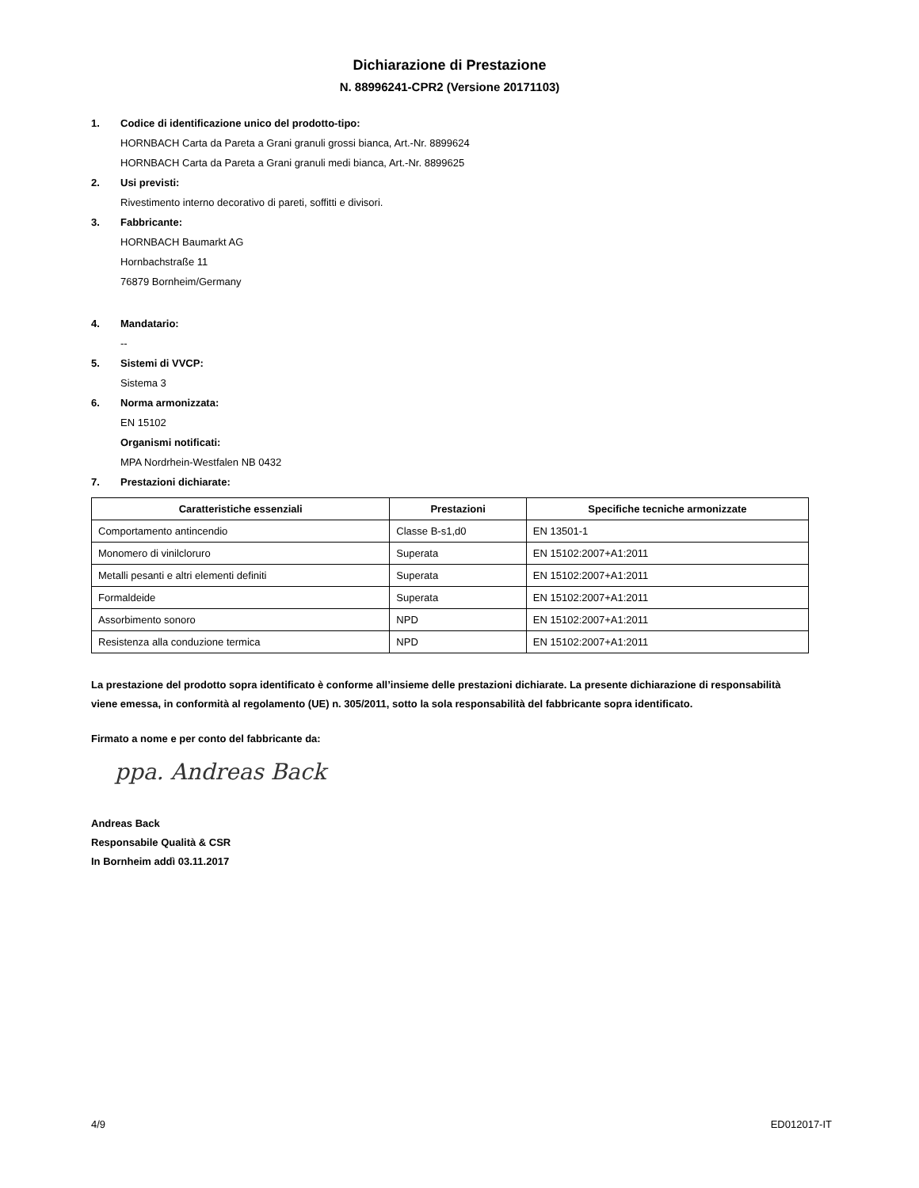Dichiarazione di Prestazione
N. 88996241-CPR2 (Versione 20171103)
1. Codice di identificazione unico del prodotto-tipo:
HORNBACH Carta da Pareta a Grani granuli grossi bianca, Art.-Nr. 8899624
HORNBACH Carta da Pareta a Grani granuli medi bianca, Art.-Nr. 8899625
2. Usi previsti:
Rivestimento interno decorativo di pareti, soffitti e divisori.
3. Fabbricante:
HORNBACH Baumarkt AG
Hornbachstraße 11
76879 Bornheim/Germany
4. Mandatario:
--
5. Sistemi di VVCP:
Sistema 3
6. Norma armonizzata:
EN 15102
Organismi notificati:
MPA Nordrhein-Westfalen NB 0432
7. Prestazioni dichiarate:
| Caratteristiche essenziali | Prestazioni | Specifiche tecniche armonizzate |
| --- | --- | --- |
| Comportamento antincendio | Classe B-s1,d0 | EN 13501-1 |
| Monomero di vinilcloruro | Superata | EN 15102:2007+A1:2011 |
| Metalli pesanti e altri elementi definiti | Superata | EN 15102:2007+A1:2011 |
| Formaldeide | Superata | EN 15102:2007+A1:2011 |
| Assorbimento sonoro | NPD | EN 15102:2007+A1:2011 |
| Resistenza alla conduzione termica | NPD | EN 15102:2007+A1:2011 |
La prestazione del prodotto sopra identificato è conforme all’insieme delle prestazioni dichiarate. La presente dichiarazione di responsabilità viene emessa, in conformità al regolamento (UE) n. 305/2011, sotto la sola responsabilità del fabbricante sopra identificato.
Firmato a nome e per conto del fabbricante da:
ppa. Andreas Back
Andreas Back
Responsabile Qualità & CSR
In Bornheim addì 03.11.2017
4/9 ED012017-IT